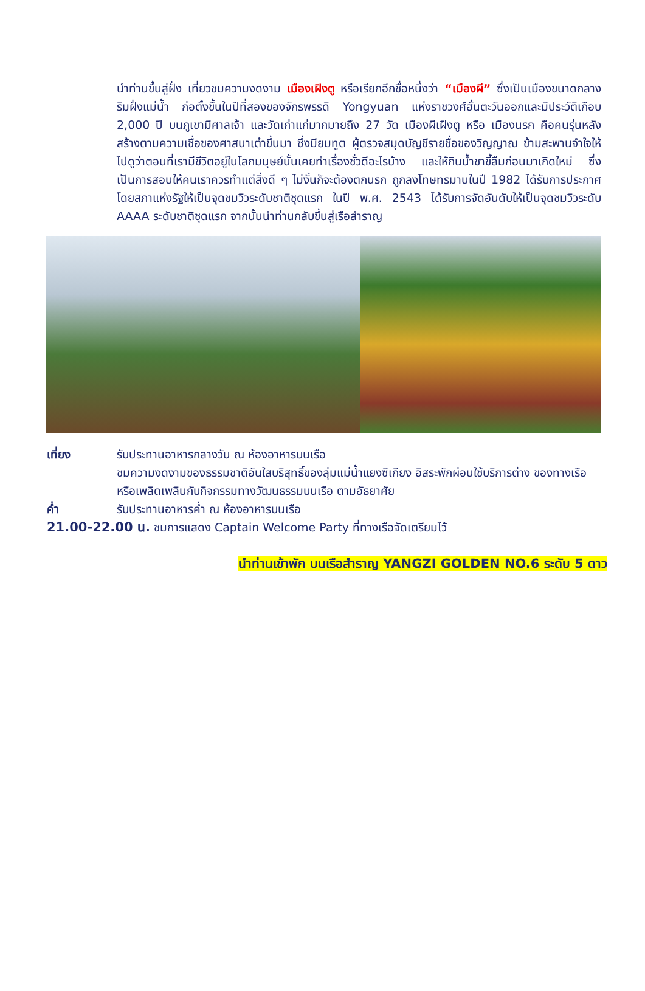นำท่านขึ้นสู่ฝั่ง เที่ยวชมความงดงาม เมืองเฝิงตู หรือเรียกอีกชื่อหนึ่งว่า “เมืองผี” ซึ่งเป็นเมืองขนาดกลางริมฝั่งแม่น้ำ ก่อตั้งขึ้นในปีที่สองของจักรพรรดิ Yongyuan แห่งราชวงศ์ฮั่นตะวันออกและมีประวัติเกือบ 2,000 ปี บนภูเขามีศาลเจ้า และวัดเก่าแก่มากมายถึง 27 วัด เมืองผีเฝิงตู หรือ เมืองนรก คือคนรุ่นหลังสร้างตามความเชื่อของศาสนาเต๋าขึ้นมา ซึ่งมียมทูต ผู้ตรวจสมุดบัญชีรายชื่อของวิญญาณ ข้ามสะพานจำใจให้ไปดูว่าตอนที่เรามีชีวิตอยู่ในโลกมนุษย์นั้นเคยทำเรื่องชั่วดีอะไรบ้าง และให้กินน้ำชาขี้ลืมก่อนมาเกิดใหม่ ซึ่งเป็นการสอนให้คนเราควรทำแต่สิ่งดี ๆ ไม่งั้นก็จะต้องตกนรก ถูกลงโทษทรมานในปี 1982 ได้รับการประกาศโดยสภาแห่งรัฐให้เป็นจุดชมวิวระดับชาติชุดแรก ในปี พ.ศ. 2543 ได้รับการจัดอันดับให้เป็นจุดชมวิวระดับ AAAA ระดับชาติชุดแรก จากนั้นนำท่านกลับขึ้นสู่เรือสำราญ
เที่ยง รับประทานอาหารกลางวัน ณ ห้องอาหารบนเรือ
ชมความงดงามของธรรมชาติอันใสบริสุทธิ์ของลุ่มแม่น้ำแยงซีเกียง อิสระพักผ่อนใช้บริการต่าง ของทางเรือ หรือเพลิดเพลินกับกิจกรรมทางวัฒนธรรมบนเรือ ตามอัธยาศัย
ค่ำ รับประทานอาหารค่ำ ณ ห้องอาหารบนเรือ
21.00-22.00 น. ชมการแสดง Captain Welcome Party ที่ทางเรือจัดเตรียมไว้
นำท่านเข้าพัก บนเรือสำราญ YANGZI GOLDEN NO.6 ระดับ 5 ดาว